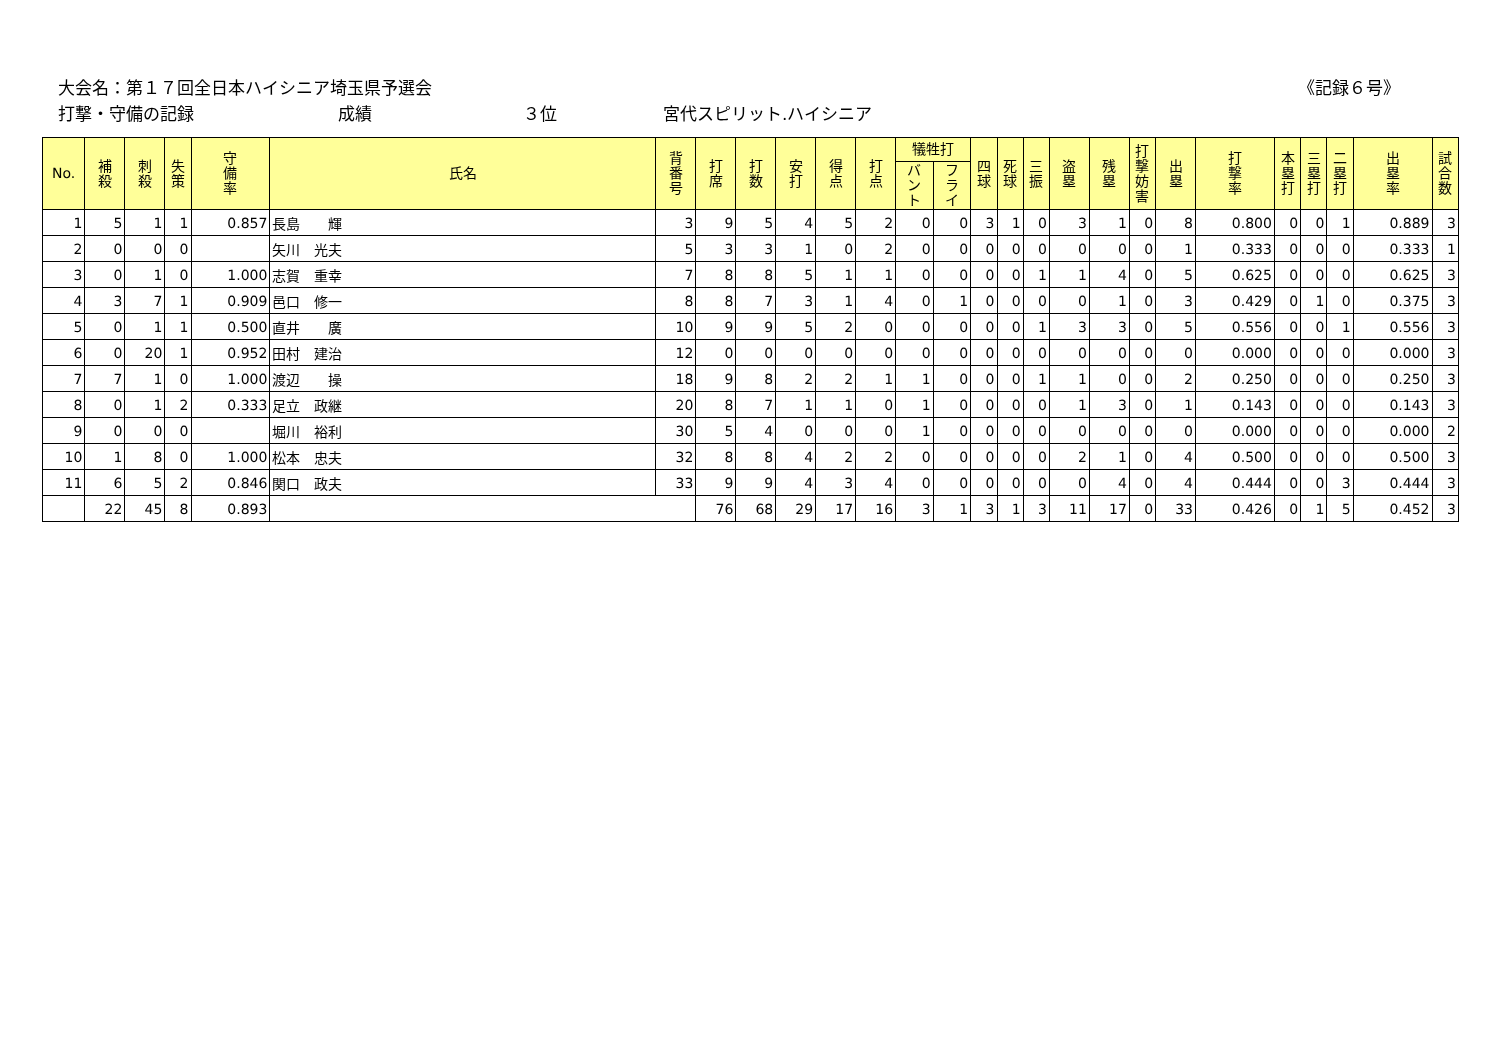大会名：第１７回全日本ハイシニア埼玉県予選会 《記録６号》
打撃・守備の記録 成績 ３位 宮代スピリット.ハイシニア
| No. | 補 殺 | 刺 殺 | 失 策 | 守 備 率 | 氏名 | 背 番 号 | 打 席 | 打 数 | 安 打 | 得 点 | 打 点 | 犠牲打 | | 四 球 | 死 球 | 三 振 | 盗 塁 | 残 塁 | 打 撃 妨 害 | 出 塁 | 打 撃 率 | 本 塁 打 | 三 塁 打 | 二 塁 打 | 出 塁 率 | 試 合 数 |
| --- | --- | --- | --- | --- | --- | --- | --- | --- | --- | --- | --- | --- | --- | --- | --- | --- | --- | --- | --- | --- | --- | --- | --- | --- | --- | --- |
| | | | | | | | | | | | | バ ン ト | フ ラ イ | | | | | | | | | | | | | |
| 1 | 5 | 1 | 1 | 0.857 | 長島 輝 | 3 | 9 | 5 | 4 | 5 | 2 | 0 | 0 | 3 | 1 | 0 | 3 | 1 | 0 | 8 | 0.800 | 0 | 0 | 1 | 0.889 | 3 |
| 2 | 0 | 0 | 0 | | 矢川 光夫 | 5 | 3 | 3 | 1 | 0 | 2 | 0 | 0 | 0 | 0 | 0 | 0 | 0 | 0 | 1 | 0.333 | 0 | 0 | 0 | 0.333 | 1 |
| 3 | 0 | 1 | 0 | 1.000 | 志賀 重幸 | 7 | 8 | 8 | 5 | 1 | 1 | 0 | 0 | 0 | 0 | 1 | 1 | 4 | 0 | 5 | 0.625 | 0 | 0 | 0 | 0.625 | 3 |
| 4 | 3 | 7 | 1 | 0.909 | 邑口 修一 | 8 | 8 | 7 | 3 | 1 | 4 | 0 | 1 | 0 | 0 | 0 | 0 | 1 | 0 | 3 | 0.429 | 0 | 1 | 0 | 0.375 | 3 |
| 5 | 0 | 1 | 1 | 0.500 | 直井 廣 | 10 | 9 | 9 | 5 | 2 | 0 | 0 | 0 | 0 | 0 | 1 | 3 | 3 | 0 | 5 | 0.556 | 0 | 0 | 1 | 0.556 | 3 |
| 6 | 0 | 20 | 1 | 0.952 | 田村 建治 | 12 | 0 | 0 | 0 | 0 | 0 | 0 | 0 | 0 | 0 | 0 | 0 | 0 | 0 | 0 | 0.000 | 0 | 0 | 0 | 0.000 | 3 |
| 7 | 7 | 1 | 0 | 1.000 | 渡辺 操 | 18 | 9 | 8 | 2 | 2 | 1 | 1 | 0 | 0 | 0 | 1 | 1 | 0 | 0 | 2 | 0.250 | 0 | 0 | 0 | 0.250 | 3 |
| 8 | 0 | 1 | 2 | 0.333 | 足立 政継 | 20 | 8 | 7 | 1 | 1 | 0 | 1 | 0 | 0 | 0 | 0 | 1 | 3 | 0 | 1 | 0.143 | 0 | 0 | 0 | 0.143 | 3 |
| 9 | 0 | 0 | 0 | | 堀川 裕利 | 30 | 5 | 4 | 0 | 0 | 0 | 1 | 0 | 0 | 0 | 0 | 0 | 0 | 0 | 0 | 0.000 | 0 | 0 | 0 | 0.000 | 2 |
| 10 | 1 | 8 | 0 | 1.000 | 松本 忠夫 | 32 | 8 | 8 | 4 | 2 | 2 | 0 | 0 | 0 | 0 | 0 | 2 | 1 | 0 | 4 | 0.500 | 0 | 0 | 0 | 0.500 | 3 |
| 11 | 6 | 5 | 2 | 0.846 | 関口 政夫 | 33 | 9 | 9 | 4 | 3 | 4 | 0 | 0 | 0 | 0 | 0 | 0 | 4 | 0 | 4 | 0.444 | 0 | 0 | 3 | 0.444 | 3 |
| | 22 | 45 | 8 | 0.893 | | | 76 | 68 | 29 | 17 | 16 | 3 | 1 | 3 | 1 | 3 | 11 | 17 | 0 | 33 | 0.426 | 0 | 1 | 5 | 0.452 | 3 |